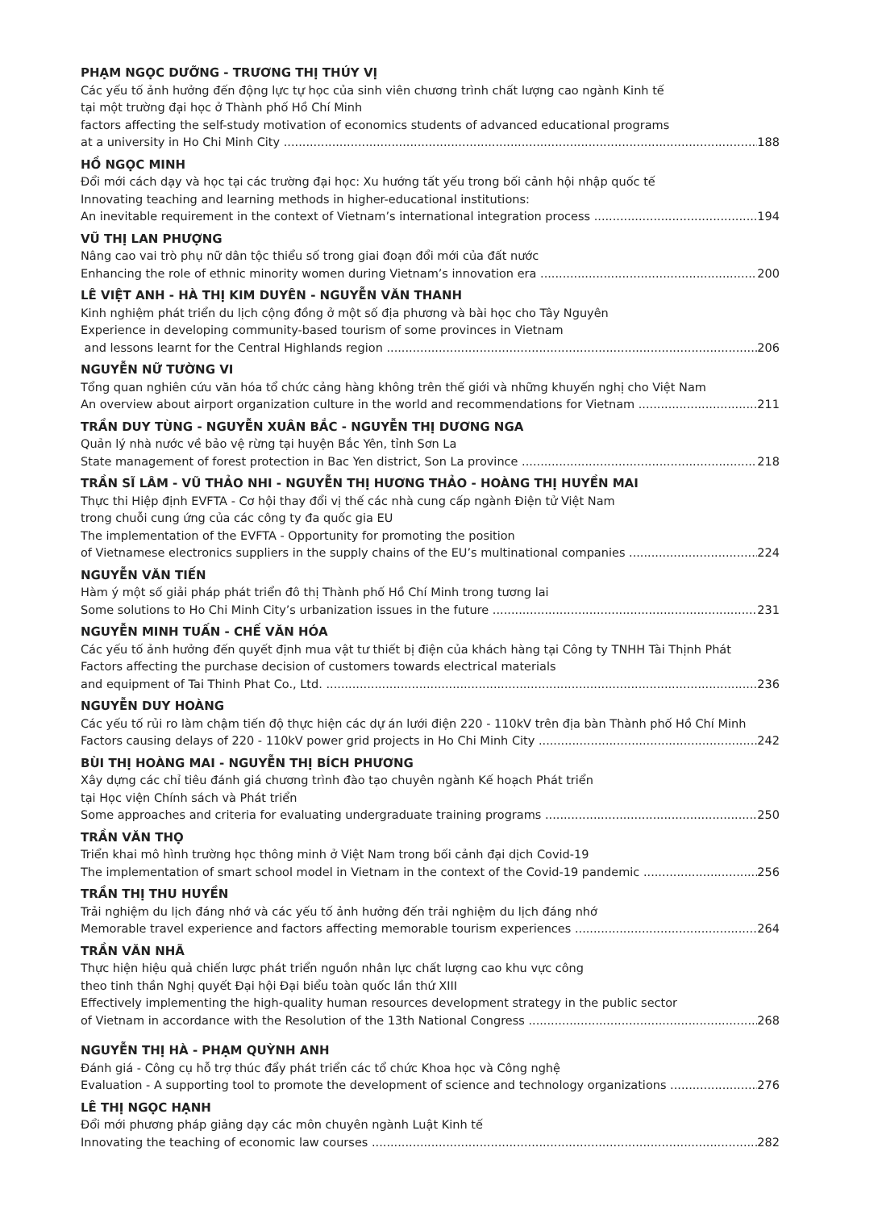PHẠM NGỌC DƯỠNG - TRƯƠNG THỊ THÚY VỊ
Các yếu tố ảnh hưởng đến động lực tự học của sinh viên chương trình chất lượng cao ngành Kinh tế
tại một trường đại học ở Thành phố Hồ Chí Minh
factors affecting the self-study motivation of economics students of advanced educational programs
at a university in Ho Chi Minh City 188
HỒ NGỌC MINH
Đổi mới cách dạy và học tại các trường đại học: Xu hướng tất yếu trong bối cảnh hội nhập quốc tế
Innovating teaching and learning methods in higher-educational institutions:
An inevitable requirement in the context of Vietnam’s international integration process 194
VŨ THỊ LAN PHƯỢNG
Nâng cao vai trò phụ nữ dân tộc thiểu số trong giai đoạn đổi mới của đất nước
Enhancing the role of ethnic minority women during Vietnam’s innovation era 200
LÊ VIỆT ANH - HÀ THỊ KIM DUYÊN - NGUYỄN VĂN THANH
Kinh nghiệm phát triển du lịch cộng đồng ở một số địa phương và bài học cho Tây Nguyên
Experience in developing community-based tourism of some provinces in Vietnam
and lessons learnt for the Central Highlands region 206
NGUYỄN NỮ TƯỜNG VI
Tổng quan nghiên cứu văn hóa tổ chức cảng hàng không trên thế giới và những khuyến nghị cho Việt Nam
An overview about airport organization culture in the world and recommendations for Vietnam 211
TRẦN DUY TÙNG - NGUYỄN XUÂN BẮC - NGUYỄN THỊ DƯƠNG NGA
Quản lý nhà nước về bảo vệ rừng tại huyện Bắc Yên, tỉnh Sơn La
State management of forest protection in Bac Yen district, Son La province 218
TRẦN SĨ LÂM - VŨ THẢO NHI - NGUYỄN THỊ HƯƠNG THẢO - HOÀNG THỊ HUYỀN MAI
Thực thi Hiệp định EVFTA - Cơ hội thay đổi vị thế các nhà cung cấp ngành Điện tử Việt Nam
trong chuỗi cung ứng của các công ty đa quốc gia EU
The implementation of the EVFTA - Opportunity for promoting the position
of Vietnamese electronics suppliers in the supply chains of the EU’s multinational companies 224
NGUYỄN VĂN TIẾN
Hàm ý một số giải pháp phát triển đô thị Thành phố Hồ Chí Minh trong tương lai
Some solutions to Ho Chi Minh City’s urbanization issues in the future 231
NGUYỄN MINH TUẤN - CHẾ VĂN HÓA
Các yếu tố ảnh hưởng đến quyết định mua vật tư thiết bị điện của khách hàng tại Công ty TNHH Tài Thịnh Phát
Factors affecting the purchase decision of customers towards electrical materials
and equipment of Tai Thinh Phat Co., Ltd. 236
NGUYỄN DUY HOÀNG
Các yếu tố rủi ro làm chậm tiến độ thực hiện các dự án lưới điện 220 - 110kV trên địa bàn Thành phố Hồ Chí Minh
Factors causing delays of 220 - 110kV power grid projects in Ho Chi Minh City 242
BÙI THỊ HOÀNG MAI - NGUYỄN THỊ BÍCH PHƯƠNG
Xây dựng các chỉ tiêu đánh giá chương trình đào tạo chuyên ngành Kế hoạch Phát triển
tại Học viện Chính sách và Phát triển
Some approaches and criteria for evaluating undergraduate training programs 250
TRẦN VĂN THỌ
Triển khai mô hình trường học thông minh ở Việt Nam trong bối cảnh đại dịch Covid-19
The implementation of smart school model in Vietnam in the context of the Covid-19 pandemic 256
TRẦN THỊ THU HUYỀN
Trải nghiệm du lịch đáng nhớ và các yếu tố ảnh hưởng đến trải nghiệm du lịch đáng nhớ
Memorable travel experience and factors affecting memorable tourism experiences 264
TRẦN VĂN NHÃ
Thực hiện hiệu quả chiến lược phát triển nguồn nhân lực chất lượng cao khu vực công
theo tinh thần Nghị quyết Đại hội Đại biểu toàn quốc lần thứ XIII
Effectively implementing the high-quality human resources development strategy in the public sector
of Vietnam in accordance with the Resolution of the 13th National Congress 268
NGUYỄN THỊ HÀ - PHẠM QUỲNH ANH
Đánh giá - Công cụ hỗ trợ thúc đẩy phát triển các tổ chức Khoa học và Công nghệ
Evaluation - A supporting tool to promote the development of science and technology organizations 276
LÊ THỊ NGỌC HẠNH
Đổi mới phương pháp giảng dạy các môn chuyên ngành Luật Kinh tế
Innovating the teaching of economic law courses 282